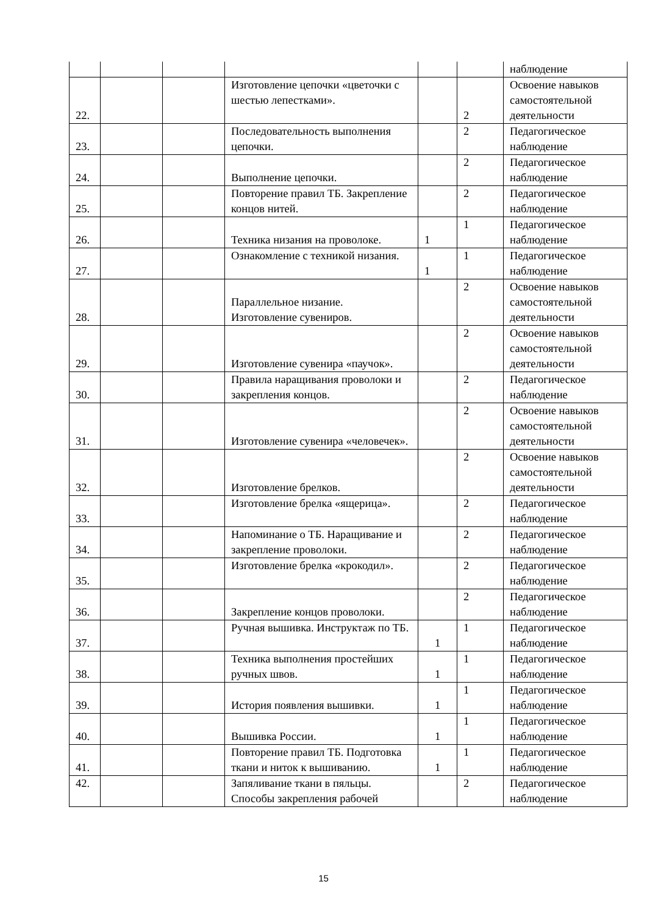| | | | | | | наблюдение |
| 22. | | | Изготовление цепочки «цветочки с шестью лепестками». | | 2 | Освоение навыков самостоятельной деятельности |
| 23. | | | Последовательность выполнения цепочки. | | 2 | Педагогическое наблюдение |
| 24. | | | Выполнение цепочки. | | 2 | Педагогическое наблюдение |
| 25. | | | Повторение правил ТБ. Закрепление концов нитей. | | 2 | Педагогическое наблюдение |
| 26. | | | Техника низания на проволоке. | 1 | 1 | Педагогическое наблюдение |
| 27. | | | Ознакомление с техникой низания. | 1 | 1 | Педагогическое наблюдение |
| 28. | | | Параллельное низание. Изготовление сувениров. | | 2 | Освоение навыков самостоятельной деятельности |
| 29. | | | Изготовление сувенира «паучок». | | 2 | Освоение навыков самостоятельной деятельности |
| 30. | | | Правила наращивания проволоки и закрепления концов. | | 2 | Педагогическое наблюдение |
| 31. | | | Изготовление сувенира «человечек». | | 2 | Освоение навыков самостоятельной деятельности |
| 32. | | | Изготовление брелков. | | 2 | Освоение навыков самостоятельной деятельности |
| 33. | | | Изготовление брелка «ящерица». | | 2 | Педагогическое наблюдение |
| 34. | | | Напоминание о ТБ. Наращивание и закрепление проволоки. | | 2 | Педагогическое наблюдение |
| 35. | | | Изготовление брелка «крокодил». | | 2 | Педагогическое наблюдение |
| 36. | | | Закрепление концов проволоки. | | 2 | Педагогическое наблюдение |
| 37. | | | Ручная вышивка. Инструктаж по ТБ. | 1 | 1 | Педагогическое наблюдение |
| 38. | | | Техника выполнения простейших ручных швов. | 1 | 1 | Педагогическое наблюдение |
| 39. | | | История появления вышивки. | 1 | 1 | Педагогическое наблюдение |
| 40. | | | Вышивка России. | 1 | 1 | Педагогическое наблюдение |
| 41. | | | Повторение правил ТБ. Подготовка ткани и ниток к вышиванию. | 1 | 1 | Педагогическое наблюдение |
| 42. | | | Запяливание ткани в пяльцы. Способы закрепления рабочей | | 2 | Педагогическое наблюдение |
15